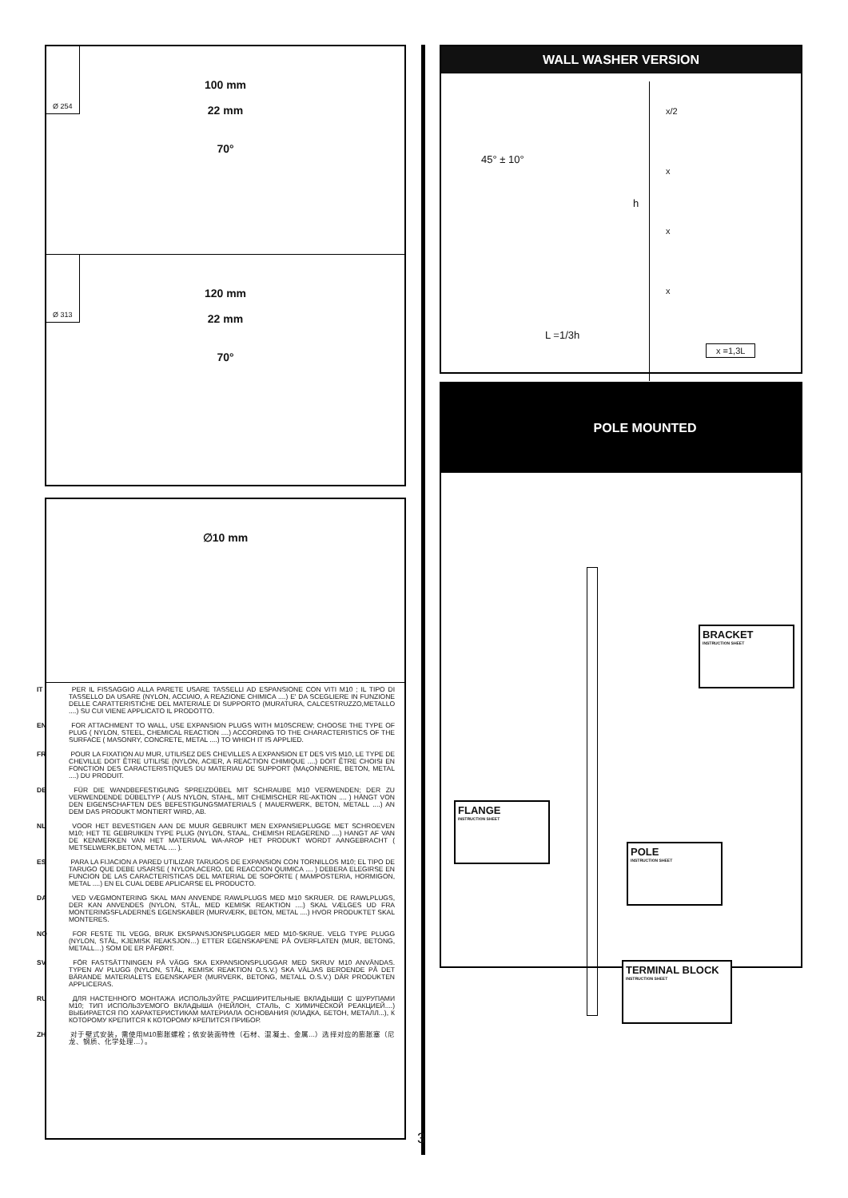Ø 254
100 mm
22 mm
70°
Ø 313
120 mm
22 mm
70°
∅10 mm
IT PER IL FISSAGGIO ALLA PARETE USARE TASSELLI AD ESPANSIONE CON VITI M10 ; IL TIPO DI TASSELLO DA USARE (NYLON, ACCIAIO, A REAZIONE CHIMICA ....) E' DA SCEGLIERE IN FUNZIONE DELLE CARATTERISTICHE DEL MATERIALE DI SUPPORTO (MURATURA, CALCESTRUZZO,METALLO ....) SU CUI VIENE APPLICATO IL PRODOTTO.
EN FOR ATTACHMENT TO WALL, USE EXPANSION PLUGS WITH M10SCREW; CHOOSE THE TYPE OF PLUG ( NYLON, STEEL, CHEMICAL REACTION ....) ACCORDING TO THE CHARACTERISTICS OF THE SURFACE ( MASONRY, CONCRETE, METAL ....) TO WHICH IT IS APPLIED.
FR POUR LA FIXATION AU MUR, UTILISEZ DES CHEVILLES A EXPANSION ET DES VIS M10, LE TYPE DE CHEVILLE DOIT ÊTRE UTILISE (NYLON, ACIER, A REACTION CHIMIQUE ....) DOIT ÊTRE CHOISI EN FONCTION DES CARACTERISTIQUES DU MATERIAU DE SUPPORT (MAçONNERIE, BETON, METAL ....) DU PRODUIT.
DE FÜR DIE WANDBEFESTIGUNG SPREIZDÜBEL MIT SCHRAUBE M10 VERWENDEN; DER ZU VERWENDENDE DÜBELTYP ( AUS NYLON, STAHL, MIT CHEMISCHER RE-AKTION .... ) HÄNGT VON DEN EIGENSCHAFTEN DES BEFESTIGUNGSMATERIALS ( MAUERWERK, BETON, METALL ....) AN DEM DAS PRODUKT MONTIERT WIRD, AB.
NL VOOR HET BEVESTIGEN AAN DE MUUR GEBRUIKT MEN EXPANSIEPLUGGE MET SCHROEVEN M10; HET TE GEBRUIKEN TYPE PLUG (NYLON, STAAL, CHEMISH REAGEREND ....) HANGT AF VAN DE KENMERKEN VAN HET MATERIAAL WA-AROP HET PRODUKT WORDT AANGEBRACHT ( METSELWERK,BETON, METAL .... ).
ES PARA LA FIJACION A PARED UTILIZAR TARUGOS DE EXPANSION CON TORNILLOS M10; EL TIPO DE TARUGO QUE DEBE USARSE ( NYLON,ACERO, DE REACCION QUIMICA .... ) DEBERA ELEGIRSE EN FUNCION DE LAS CARACTERISTICAS DEL MATERIAL DE SOPORTE ( MAMPOSTERIA, HORMIGON, METAL ....) EN EL CUAL DEBE APLICARSE EL PRODUCTO.
DA VED VÆGMONTERING SKAL MAN ANVENDE RAWLPLUGS MED M10 SKRUER. DE RAWLPLUGS, DER KAN ANVENDES (NYLON, STÅL, MED KEMISK REAKTION ....) SKAL VÆLGES UD FRA MONTERINGSFLADERNES EGENSKABER (MURVÆRK, BETON, METAL ....) HVOR PRODUKTET SKAL MONTERES.
NO FOR FESTE TIL VEGG, BRUK EKSPANSJONSPLUGGER MED M10-SKRUE. VELG TYPE PLUGG (NYLON, STÅL, KJEMISK REAKSJON…) ETTER EGENSKAPENE PÅ OVERFLATEN (MUR, BETONG, METALL…) SOM DE ER PÅFØRT.
SV FÖR FASTSÄTTNINGEN PÅ VÄGG SKA EXPANSIONSPLUGGAR MED SKRUV M10 ANVÄNDAS. TYPEN AV PLUGG (NYLON, STÅL, KEMISK REAKTION O.S.V.) SKA VÄLJAS BEROENDE PÅ DET BÄRANDE MATERIALETS EGENSKAPER (MURVERK, BETONG, METALL O.S.V.) DÄR PRODUKTEN APPLICERAS.
RU ДЛЯ НАСТЕННОГО МОНТАЖА ИСПОЛЬЗУЙТЕ РАСШИРИТЕЛЬНЫЕ ВКЛАДЫШИ С ШУРУПАМИ M10; ТИП ИСПОЛЬЗУЕМОГО ВКЛАДЫША (НЕЙЛОН, СТАЛЬ, С ХИМИЧЕСКОЙ РЕАКЦИЕЙ....) ВЫБИРАЕТСЯ ПО ХАРАКТЕРИСТИКАМ МАТЕРИАЛА ОСНОВАНИЯ (КЛАДКА, БЕТОН, МЕТАЛЛ...), К КОТОРОМУ КРЕПИТСЯ К КОТОРОМУ КРЕПИТСЯ ПРИБОР.
ZH 对于壁式安装，需使用M10膨胀螺栓；依安装面特性（石材、混凝土、金属…）选择对应的膨胀塞（尼龙、钢质、化学处理…）。
3
WALL WASHER VERSION
45° ± 10°
h
L =1/3h
x/2
x
x
x
x =1,3L
POLE MOUNTED
BRACKET INSTRUCTION SHEET
FLANGE INSTRUCTION SHEET
POLE INSTRUCTION SHEET
TERMINAL BLOCK INSTRUCTION SHEET